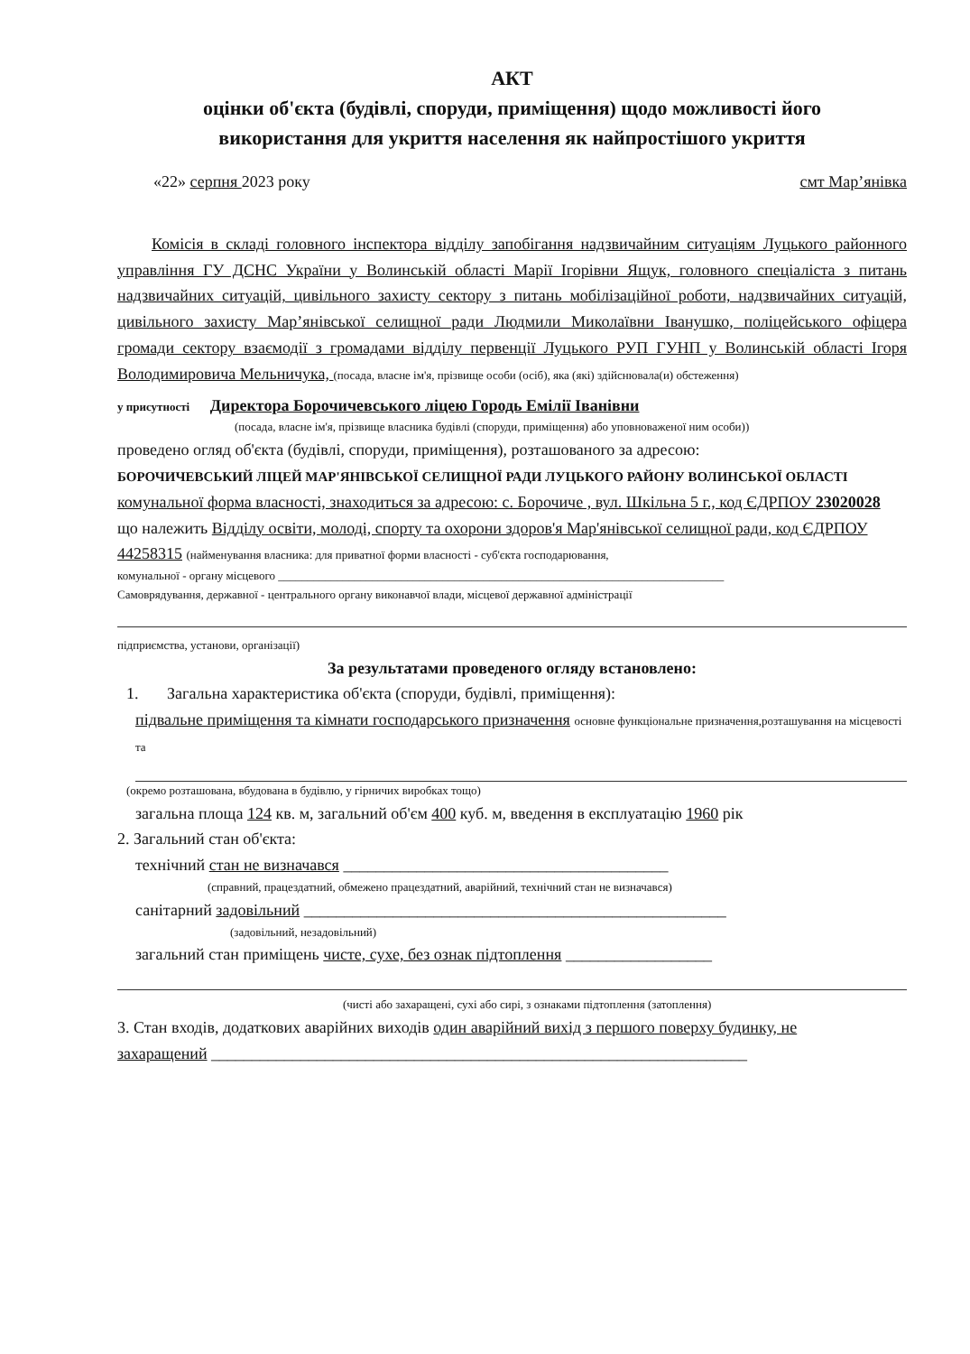АКТ
оцінки об'єкта (будівлі, споруди, приміщення) щодо можливості його
використання для укриття населення як найпростішого укриття
«22» серпня 2023 року смт Мар’янівка
Комісія в складі головного інспектора відділу запобігання надзвичайним ситуаціям Луцького районного управління ГУ ДСНС України у Волинській області Марії Ігорівни Ящук, головного спеціаліста з питань надзвичайних ситуацій, цивільного захисту сектору з питань мобілізаційної роботи, надзвичайних ситуацій, цивільного захисту Мар’янівської селищної ради Людмили Миколаївни Іванушко, поліцейського офіцера громади сектору взаємодії з громадами відділу первенції Луцького РУП ГУНП у Волинській області Ігоря Володимировича Мельничука, (посада, власне ім'я, прізвище особи (осіб), яка (які) здійснювала(и) обстеження)
у присутності Директора Борочичевського ліцею Городь Емілії Іванівни
(посада, власне ім'я, прізвище власника будівлі (споруди, приміщення) або уповноваженої ним особи))
проведено огляд об'єкта (будівлі, споруди, приміщення), розташованого за адресою:
БОРОЧИЧЕВСЬКИЙ ЛІЦЕЙ МАР'ЯНІВСЬКОЇ СЕЛИЩНОЇ РАДИ ЛУЦЬКОГО РАЙОНУ ВОЛИНСЬКОЇ ОБЛАСТІ комунальної форма власності, знаходиться за адресою: с. Борочиче , вул. Шкільна 5 г., код ЄДРПОУ 23020028
що належить Відділу освіти, молоді, спорту та охорони здоров'я Мар'янівської селищної ради, код ЄДРПОУ 44258315 (найменування власника: для приватної форми власності - суб'єкта господарювання,
комунальної - органу місцевого ____________________________________________________________________________
Самоврядування, державної - центрального органу виконавчої влади, місцевої державної адміністрації
підприємства, установи, організації)
За результатами проведеного огляду встановлено:
1. Загальна характеристика об'єкта (споруди, будівлі, приміщення):
підвальне приміщення та кімнати господарського призначення основне функціональне призначення,розташування на місцевості та
(окремо розташована, вбудована в будівлю, у гірничих виробках тощо)
загальна площа 124 кв. м, загальний об'єм 400 куб. м, введення в експлуатацію 1960 рік
2. Загальний стан об'єкта:
технічний стан не визначався ________________________________________
(справний, працездатний, обмежено працездатний, аварійний, технічний стан не визначався)
санітарний задовільний ____________________________________________________
(задовільний, незадовільний)
загальний стан приміщень чисте, сухе, без ознак підтоплення __________________
(чисті або захаращені, сухі або сирі, з ознаками підтоплення (затоплення)
3. Стан входів, додаткових аварійних виходів один аварійний вихід з першого поверху будинку, не
захаращений __________________________________________________________________